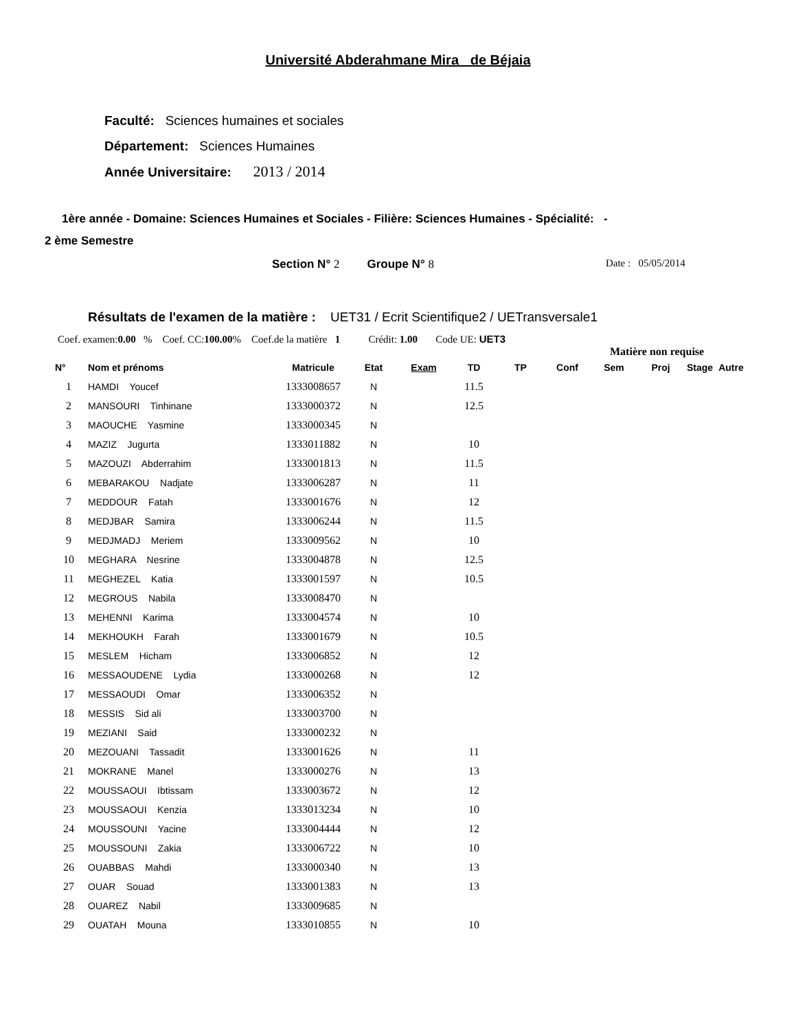Université Abderahmane Mira de Béjaia
Faculté: Sciences humaines et sociales
Département: Sciences Humaines
Année Universitaire: 2013 / 2014
1ère année - Domaine: Sciences Humaines et Sociales - Filière: Sciences Humaines - Spécialité: -
2 ème Semestre
Section N° 2 Groupe N° 8 Date : 05/05/2014
Résultats de l'examen de la matière : UET31 / Ecrit Scientifique2 / UETransversale1
Coef. examen:0.00 % Coef. CC:100.00% Coef.de la matière 1 Crédit: 1.00 Code UE: UET3
Matière non requise
| N° | Nom et prénoms | Matricule | Etat | Exam | TD | TP | Conf | Sem | Proj | Stage | Autre |
| --- | --- | --- | --- | --- | --- | --- | --- | --- | --- | --- | --- |
| 1 | HAMDI Youcef | 1333008657 | N | | 11.5 | | | | | | |
| 2 | MANSOURI Tinhinane | 1333000372 | N | | 12.5 | | | | | | |
| 3 | MAOUCHE Yasmine | 1333000345 | N | | | | | | | | |
| 4 | MAZIZ Jugurta | 1333011882 | N | | 10 | | | | | | |
| 5 | MAZOUZI Abderrahim | 1333001813 | N | | 11.5 | | | | | | |
| 6 | MEBARAKOU Nadjate | 1333006287 | N | | 11 | | | | | | |
| 7 | MEDDOUR Fatah | 1333001676 | N | | 12 | | | | | | |
| 8 | MEDJBAR Samira | 1333006244 | N | | 11.5 | | | | | | |
| 9 | MEDJMADJ Meriem | 1333009562 | N | | 10 | | | | | | |
| 10 | MEGHARA Nesrine | 1333004878 | N | | 12.5 | | | | | | |
| 11 | MEGHEZEL Katia | 1333001597 | N | | 10.5 | | | | | | |
| 12 | MEGROUS Nabila | 1333008470 | N | | | | | | | | |
| 13 | MEHENNI Karima | 1333004574 | N | | 10 | | | | | | |
| 14 | MEKHOUKH Farah | 1333001679 | N | | 10.5 | | | | | | |
| 15 | MESLEM Hicham | 1333006852 | N | | 12 | | | | | | |
| 16 | MESSAOUDENE Lydia | 1333000268 | N | | 12 | | | | | | |
| 17 | MESSAOUDI Omar | 1333006352 | N | | | | | | | | |
| 18 | MESSIS Sid ali | 1333003700 | N | | | | | | | | |
| 19 | MEZIANI Said | 1333000232 | N | | | | | | | | |
| 20 | MEZOUANI Tassadit | 1333001626 | N | | 11 | | | | | | |
| 21 | MOKRANE Manel | 1333000276 | N | | 13 | | | | | | |
| 22 | MOUSSAOUI Ibtissam | 1333003672 | N | | 12 | | | | | | |
| 23 | MOUSSAOUI Kenzia | 1333013234 | N | | 10 | | | | | | |
| 24 | MOUSSOUNI Yacine | 1333004444 | N | | 12 | | | | | | |
| 25 | MOUSSOUNI Zakia | 1333006722 | N | | 10 | | | | | | |
| 26 | OUABBAS Mahdi | 1333000340 | N | | 13 | | | | | | |
| 27 | OUAR Souad | 1333001383 | N | | 13 | | | | | | |
| 28 | OUAREZ Nabil | 1333009685 | N | | | | | | | | |
| 29 | OUATAH Mouna | 1333010855 | N | | 10 | | | | | | |